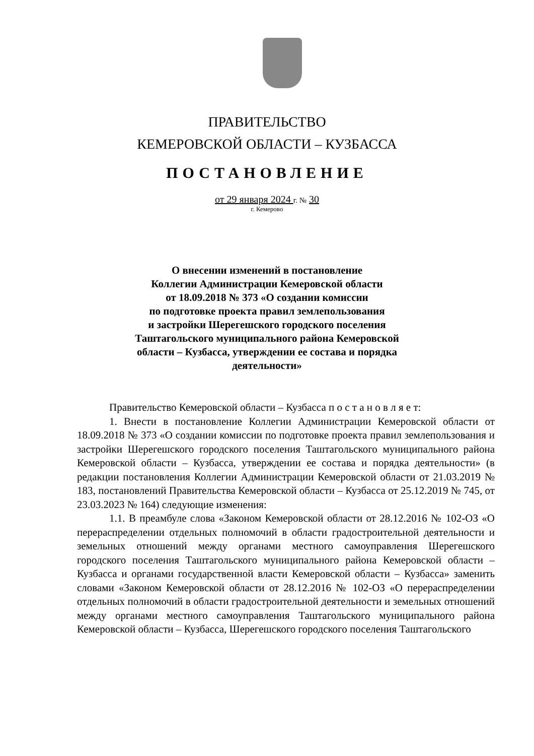ПРАВИТЕЛЬСТВО
КЕМЕРОВСКОЙ ОБЛАСТИ – КУЗБАССА
ПОСТАНОВЛЕНИЕ
от 29 января 2024 г. № 30
г. Кемерово
О внесении изменений в постановление
Коллегии Администрации Кемеровской области
от 18.09.2018 № 373 «О создании комиссии
по подготовке проекта правил землепользования
и застройки Шерегешского городского поселения
Таштагольского муниципального района Кемеровской
области – Кузбасса, утверждении ее состава и порядка
деятельности»
Правительство Кемеровской области – Кузбасса п о с т а н о в л я е т:
1. Внести в постановление Коллегии Администрации Кемеровской области от 18.09.2018 № 373 «О создании комиссии по подготовке проекта правил землепользования и застройки Шерегешского городского поселения Таштагольского муниципального района Кемеровской области – Кузбасса, утверждении ее состава и порядка деятельности» (в редакции постановления Коллегии Администрации Кемеровской области от 21.03.2019 № 183, постановлений Правительства Кемеровской области – Кузбасса от 25.12.2019 № 745, от 23.03.2023 № 164) следующие изменения:
1.1. В преамбуле слова «Законом Кемеровской области от 28.12.2016 № 102-ОЗ «О перераспределении отдельных полномочий в области градостроительной деятельности и земельных отношений между органами местного самоуправления Шерегешского городского поселения Таштагольского муниципального района Кемеровской области – Кузбасса и органами государственной власти Кемеровской области – Кузбасса» заменить словами «Законом Кемеровской области от 28.12.2016 № 102-ОЗ «О перераспределении отдельных полномочий в области градостроительной деятельности и земельных отношений между органами местного самоуправления Таштагольского муниципального района Кемеровской области – Кузбасса, Шерегешского городского поселения Таштагольского